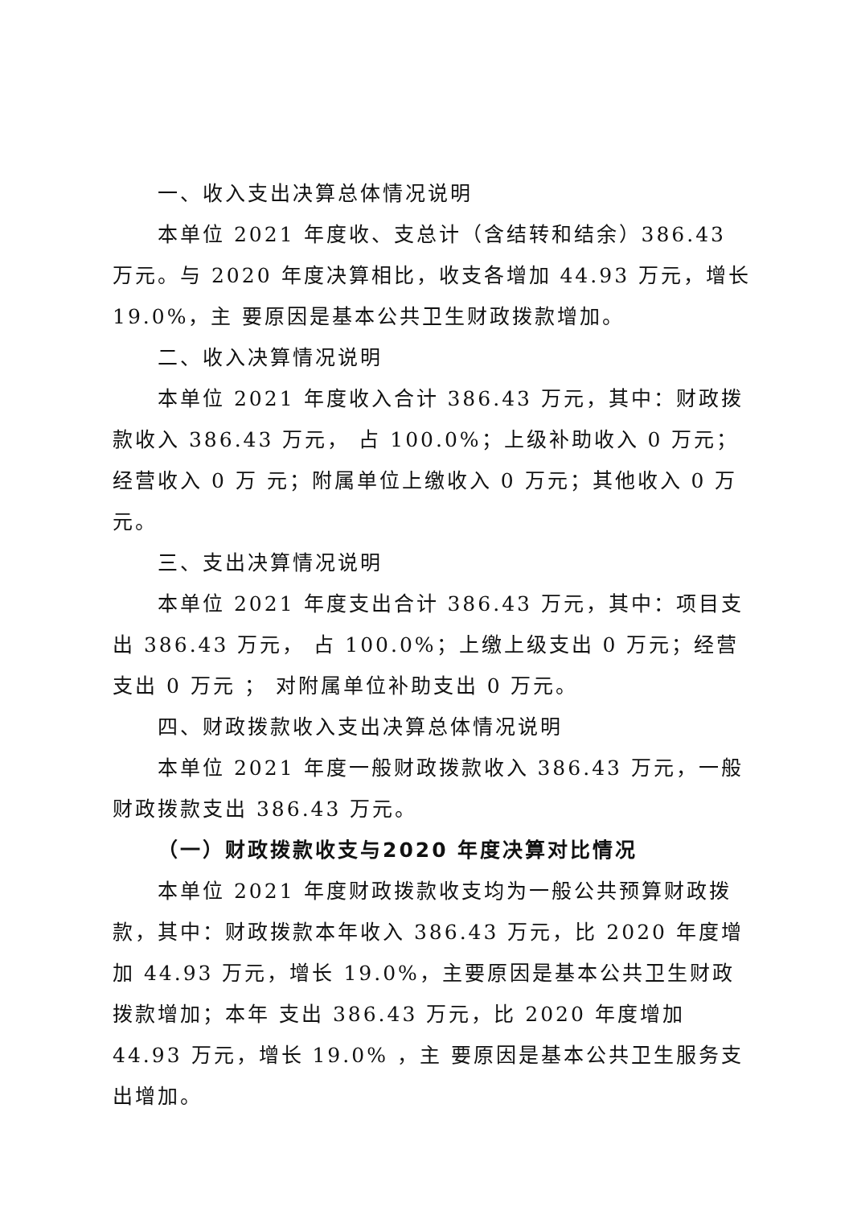一、收入支出决算总体情况说明
本单位 2021 年度收、支总计（含结转和结余）386.43 万元。与 2020 年度决算相比，收支各增加 44.93 万元，增长 19.0%，主 要原因是基本公共卫生财政拨款增加。
二、收入决算情况说明
本单位 2021 年度收入合计 386.43 万元，其中：财政拨款收入 386.43 万元， 占 100.0%；上级补助收入 0 万元；经营收入 0 万 元；附属单位上缴收入 0 万元；其他收入 0 万元。
三、支出决算情况说明
本单位 2021 年度支出合计 386.43 万元，其中：项目支出 386.43 万元， 占 100.0%；上缴上级支出 0 万元；经营支出 0 万元 ； 对附属单位补助支出 0 万元。
四、财政拨款收入支出决算总体情况说明
本单位 2021 年度一般财政拨款收入 386.43 万元，一般财政拨款支出 386.43 万元。
（一）财政拨款收支与2020 年度决算对比情况
本单位 2021 年度财政拨款收支均为一般公共预算财政拨款，其中：财政拨款本年收入 386.43 万元，比 2020 年度增加 44.93 万元，增长 19.0%，主要原因是基本公共卫生财政拨款增加；本年 支出 386.43 万元，比 2020 年度增加 44.93 万元，增长 19.0% ，主 要原因是基本公共卫生服务支出增加。